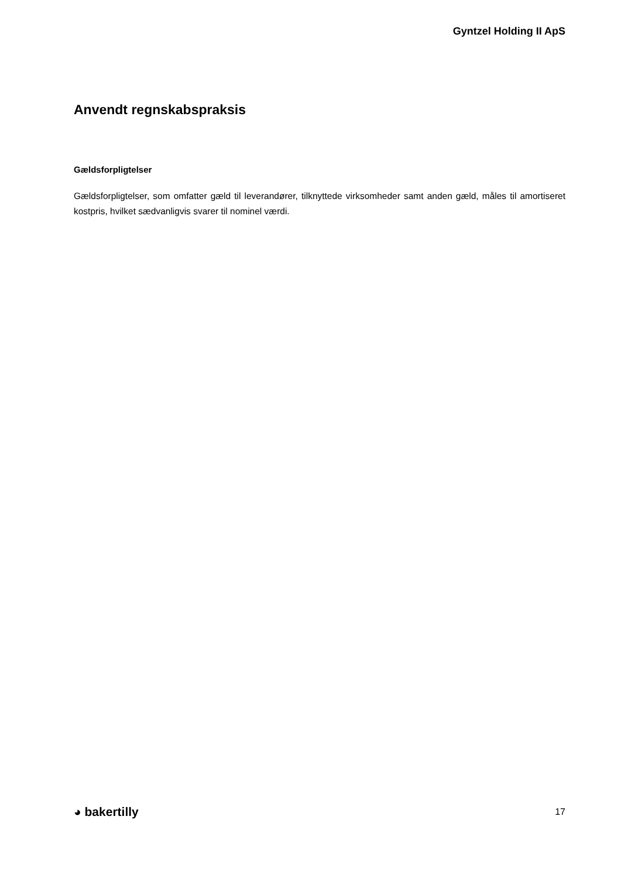Gyntzel Holding II ApS
Anvendt regnskabspraksis
Gældsforpligtelser
Gældsforpligtelser, som omfatter gæld til leverandører, tilknyttede virksomheder samt anden gæld, måles til amortiseret kostpris, hvilket sædvanligvis svarer til nominel værdi.
◕ bakertilly
17